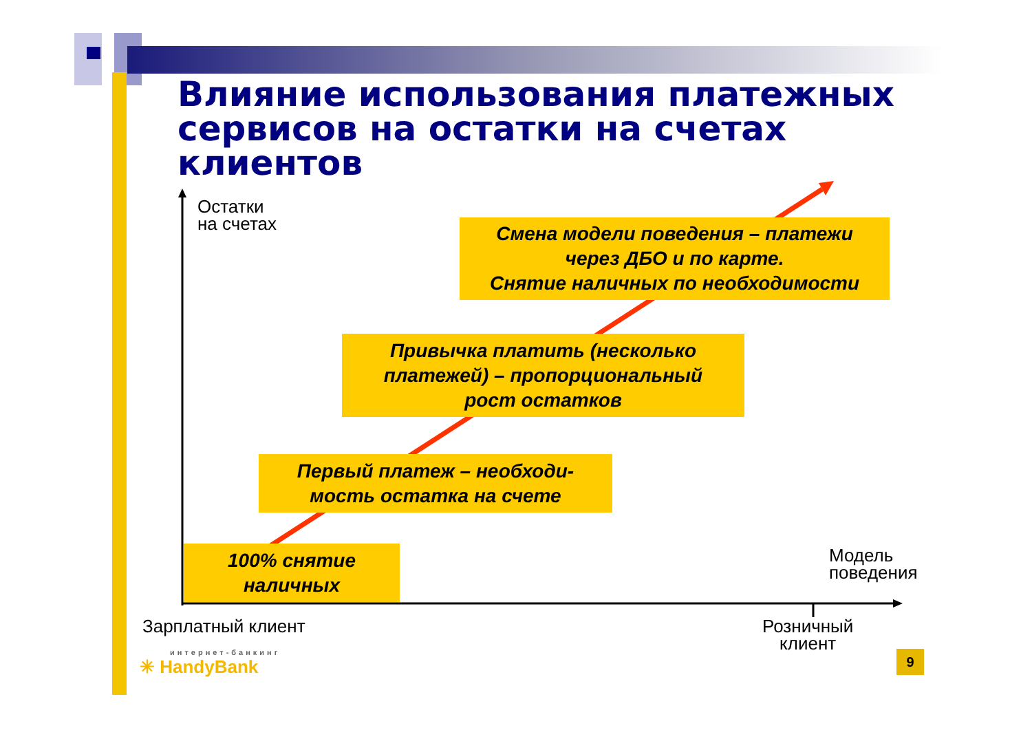Влияние использования платежных
сервисов на остатки на счетах
клиентов
Остатки
на счетах
Смена модели поведения – платежи
через ДБО и по карте.
Снятие наличных по необходимости
Привычка платить (несколько
платежей) – пропорциональный
рост остатков
Первый платеж – необходи-
мость остатка на счете
100% снятие
наличных
Модель
поведения
Зарплатный клиент
Розничный
клиент
интернет-банкинг
✳ HandyBank
9